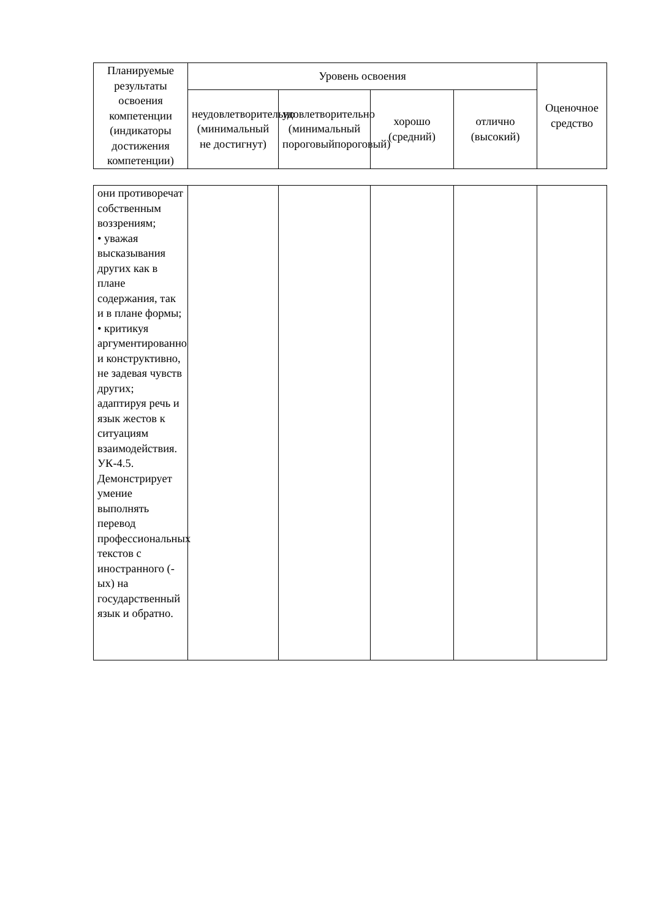| Планируемые результаты освоения компетенции (индикаторы достижения компетенции) | Уровень освоения | | | | Оценочное средство |
| --- | --- | --- | --- | --- | --- |
| | неудовлетворительно (минимальный не достигнут) | удовлетворительно (минимальный пороговыйпороговый) | хорошо (средний) | отлично (высокий) | |
| они противоречат собственным воззрениям; • уважая высказывания других как в плане содержания, так и в плане формы; • критикуя аргументированно и конструктивно, не задевая чувств других; адаптируя речь и язык жестов к ситуациям взаимодействия. УК-4.5. Демонстрирует умение выполнять перевод профессиональных текстов с иностранного (-ых) на государственный язык и обратно. | | | | | |